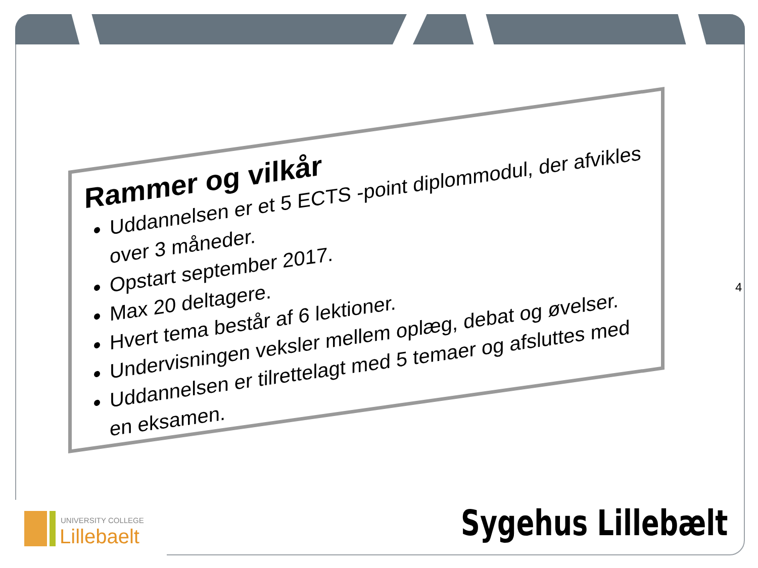Rammer og vilkår
Uddannelsen er et 5 ECTS -point diplommodul, der afvikles over 3 måneder.
Opstart september 2017.
Max 20 deltagere.
Hvert tema består af 6 lektioner.
Undervisningen veksler mellem oplæg, debat og øvelser.
Uddannelsen er tilrettelagt med 5 temaer og afsluttes med en eksamen.
4
UNIVERSITY COLLEGE
Lillebaelt
Sygehus Lillebælt